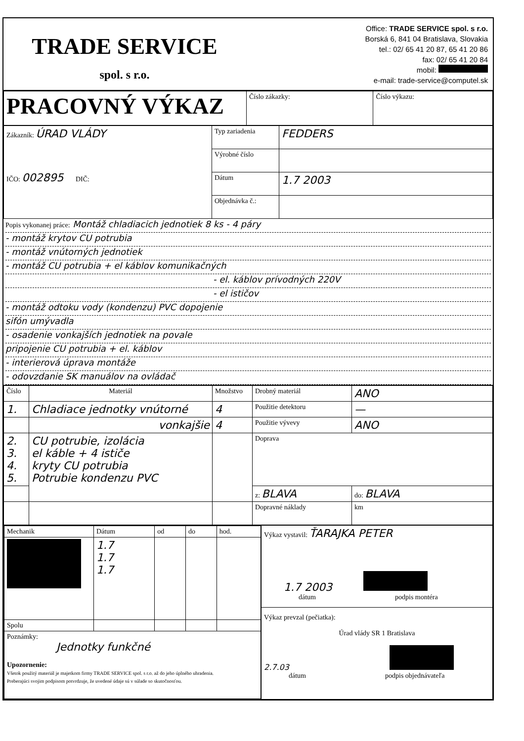TRADE SERVICE
spol. s r.o.
Office: TRADE SERVICE spol. s r.o.
Borská 6, 841 04 Bratislava, Slovakia
tel.: 02/ 65 41 20 87, 65 41 20 86
fax: 02/ 65 41 20 84
mobil:
e-mail: trade-service@computel.sk
| PRACOVNÝ VÝKAZ | Číslo zákazky: | Číslo výkazu: |
| Zákazník: ÚRAD VLÁDY IČO: 002895 DIČ: | Typ zariadenia | FEDDERS |
| | Výrobné číslo | |
| | Dátum | 1.7 2003 |
| | Objednávka č.: | |
Popis vykonanej práce: Montáž chladiacich jednotiek 8 ks - 4 páry
- montáž krytov CU potrubia
- montáž vnútorných jednotiek
- montáž CU potrubia + el káblov komunikačných
- el. káblov prívodných 220V
- el ističov
- montáž odtoku vody (kondenzu) PVC dopojenie
sifón umývadla
- osadenie vonkajších jednotiek na povale
pripojenie CU potrubia + el. káblov
- interierová úprava montáže
- odovzdanie SK manuálov na ovládač
| Číslo | Materiál | Množstvo | Drobný materiál | ANO |
| 1. | Chladiace jednotky vnútorné | 4 | Použitie detektoru | — |
| | vonkajšie | 4 | Použitie vývevy | ANO |
| 2. 3. 4. 5. | CU potrubie, izolácia el káble + 4 ističe kryty CU potrubia Potrubie kondenzu PVC | | Doprava | |
| | | | z: BLAVA | do: BLAVA |
| | | | Dopravné náklady | km |
| / Mechanik / Dátum / od / do / hod. / / / 1.7 1.7 1.7 / / / / / Spolu / / / / / / Poznámky: Jednotky funkčné Upozornenie: Všetok použitý materiál je majetkom firmy TRADE SERVICE spol. s r.o. až do jeho úplného uhradenia. Preberajúci svojim podpisom potvrdzuje, že uvedené údaje sú v súlade so skutočnosťou. / / / / / | Výkaz vystavil: ŤARAJKA PETER 1.7 2003 dátum podpis montéra Výkaz prevzal (pečiatka): Úrad vlády SR 1 Bratislava 2.7.03 dátum podpis objednávateľa |